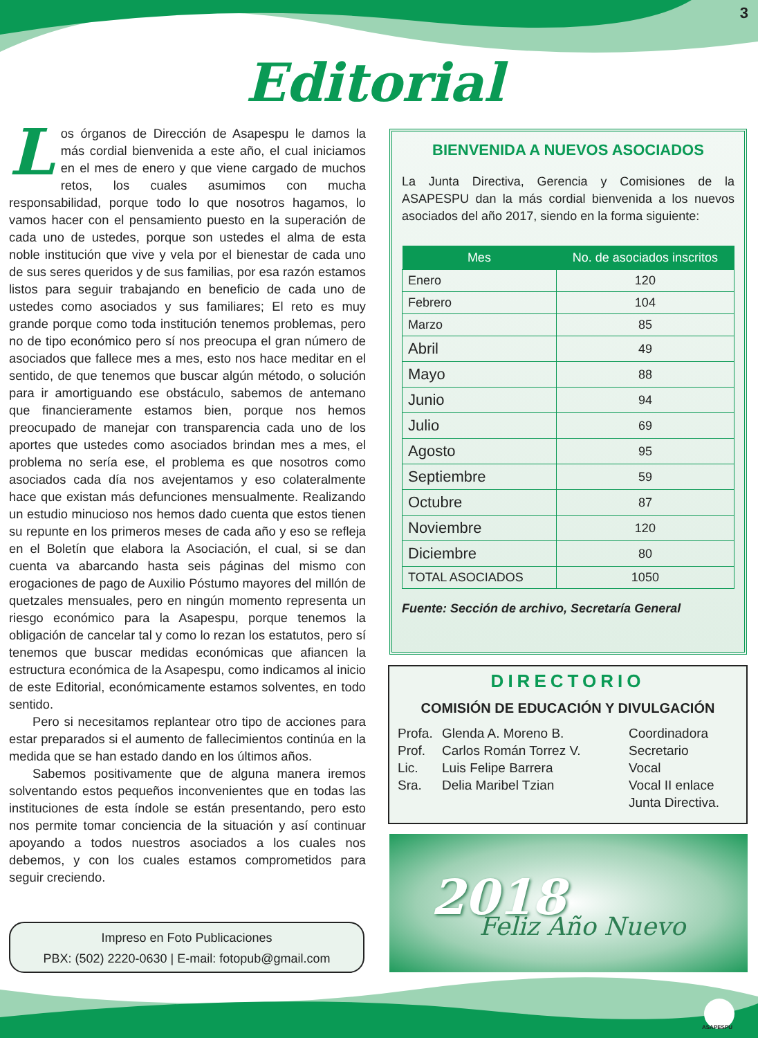3
Editorial
Los órganos de Dirección de Asapespu le damos la más cordial bienvenida a este año, el cual iniciamos en el mes de enero y que viene cargado de muchos retos, los cuales asumimos con mucha responsabilidad, porque todo lo que nosotros hagamos, lo vamos hacer con el pensamiento puesto en la superación de cada uno de ustedes, porque son ustedes el alma de esta noble institución que vive y vela por el bienestar de cada uno de sus seres queridos y de sus familias, por esa razón estamos listos para seguir trabajando en beneficio de cada uno de ustedes como asociados y sus familiares; El reto es muy grande porque como toda institución tenemos problemas, pero no de tipo económico pero sí nos preocupa el gran número de asociados que fallece mes a mes, esto nos hace meditar en el sentido, de que tenemos que buscar algún método, o solución para ir amortiguando ese obstáculo, sabemos de antemano que financieramente estamos bien, porque nos hemos preocupado de manejar con transparencia cada uno de los aportes que ustedes como asociados brindan mes a mes, el problema no sería ese, el problema es que nosotros como asociados cada día nos avejentamos y eso colateralmente hace que existan más defunciones mensualmente. Realizando un estudio minucioso nos hemos dado cuenta que estos tienen su repunte en los primeros meses de cada año y eso se refleja en el Boletín que elabora la Asociación, el cual, si se dan cuenta va abarcando hasta seis páginas del mismo con erogaciones de pago de Auxilio Póstumo mayores del millón de quetzales mensuales, pero en ningún momento representa un riesgo económico para la Asapespu, porque tenemos la obligación de cancelar tal y como lo rezan los estatutos, pero sí tenemos que buscar medidas económicas que afiancen la estructura económica de la Asapespu, como indicamos al inicio de este Editorial, económicamente estamos solventes, en todo sentido.
Pero si necesitamos replantear otro tipo de acciones para estar preparados si el aumento de fallecimientos continúa en la medida que se han estado dando en los últimos años.
Sabemos positivamente que de alguna manera iremos solventando estos pequeños inconvenientes que en todas las instituciones de esta índole se están presentando, pero esto nos permite tomar conciencia de la situación y así continuar apoyando a todos nuestros asociados a los cuales nos debemos, y con los cuales estamos comprometidos para seguir creciendo.
Impreso en Foto Publicaciones
PBX: (502) 2220-0630 | E-mail: fotopub@gmail.com
BIENVENIDA A NUEVOS ASOCIADOS
La Junta Directiva, Gerencia y Comisiones de la ASAPESPU dan la más cordial bienvenida a los nuevos asociados del año 2017, siendo en la forma siguiente:
| Mes | No. de asociados inscritos |
| --- | --- |
| Enero | 120 |
| Febrero | 104 |
| Marzo | 85 |
| Abril | 49 |
| Mayo | 88 |
| Junio | 94 |
| Julio | 69 |
| Agosto | 95 |
| Septiembre | 59 |
| Octubre | 87 |
| Noviembre | 120 |
| Diciembre | 80 |
| TOTAL ASOCIADOS | 1050 |
Fuente: Sección de archivo, Secretaría General
DIRECTORIO
COMISIÓN DE EDUCACIÓN Y DIVULGACIÓN
Profa. Glenda A. Moreno B. Coordinadora Prof. Carlos Román Torrez V. Secretario Lic. Luis Felipe Barrera Vocal Sra. Delia Maribel Tzian Vocal II enlace
Junta Directiva.
2018
Feliz Año Nuevo
ASAPESPU